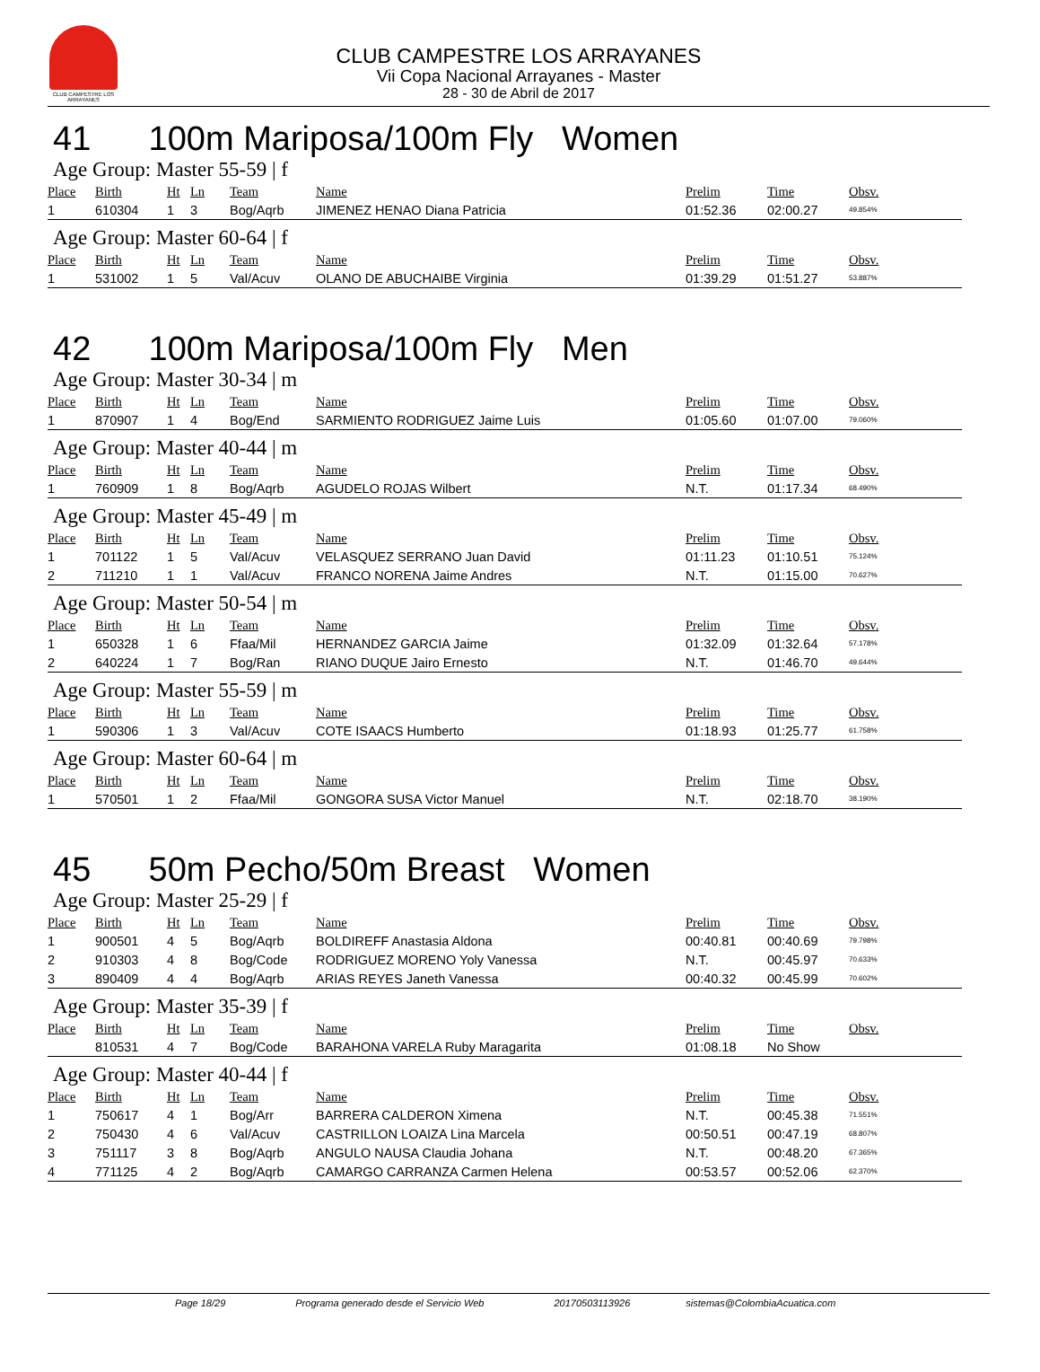CLUB CAMPESTRE LOS ARRAYANES
CLUB CAMPESTRE LOS ARRAYANES
Vii Copa Nacional Arrayanes - Master
28 - 30 de Abril de 2017
41 100m Mariposa/100m Fly Women
Age Group: Master 55-59 | f
| Place | Birth | Ht | Ln | Team | Name | Prelim | Time | Obsv. |
| --- | --- | --- | --- | --- | --- | --- | --- | --- |
| 1 | 610304 | 1 | 3 | Bog/Aqrb | JIMENEZ HENAO Diana Patricia | 01:52.36 | 02:00.27 | 49.854% |
Age Group: Master 60-64 | f
| Place | Birth | Ht | Ln | Team | Name | Prelim | Time | Obsv. |
| --- | --- | --- | --- | --- | --- | --- | --- | --- |
| 1 | 531002 | 1 | 5 | Val/Acuv | OLANO DE ABUCHAIBE Virginia | 01:39.29 | 01:51.27 | 53.887% |
42 100m Mariposa/100m Fly Men
Age Group: Master 30-34 | m
| Place | Birth | Ht | Ln | Team | Name | Prelim | Time | Obsv. |
| --- | --- | --- | --- | --- | --- | --- | --- | --- |
| 1 | 870907 | 1 | 4 | Bog/End | SARMIENTO RODRIGUEZ Jaime Luis | 01:05.60 | 01:07.00 | 79.060% |
Age Group: Master 40-44 | m
| Place | Birth | Ht | Ln | Team | Name | Prelim | Time | Obsv. |
| --- | --- | --- | --- | --- | --- | --- | --- | --- |
| 1 | 760909 | 1 | 8 | Bog/Aqrb | AGUDELO ROJAS Wilbert | N.T. | 01:17.34 | 68.490% |
Age Group: Master 45-49 | m
| Place | Birth | Ht | Ln | Team | Name | Prelim | Time | Obsv. |
| --- | --- | --- | --- | --- | --- | --- | --- | --- |
| 1 | 701122 | 1 | 5 | Val/Acuv | VELASQUEZ SERRANO Juan David | 01:11.23 | 01:10.51 | 75.124% |
| 2 | 711210 | 1 | 1 | Val/Acuv | FRANCO NORENA Jaime Andres | N.T. | 01:15.00 | 70.627% |
Age Group: Master 50-54 | m
| Place | Birth | Ht | Ln | Team | Name | Prelim | Time | Obsv. |
| --- | --- | --- | --- | --- | --- | --- | --- | --- |
| 1 | 650328 | 1 | 6 | Ffaa/Mil | HERNANDEZ GARCIA Jaime | 01:32.09 | 01:32.64 | 57.178% |
| 2 | 640224 | 1 | 7 | Bog/Ran | RIANO DUQUE Jairo Ernesto | N.T. | 01:46.70 | 49.644% |
Age Group: Master 55-59 | m
| Place | Birth | Ht | Ln | Team | Name | Prelim | Time | Obsv. |
| --- | --- | --- | --- | --- | --- | --- | --- | --- |
| 1 | 590306 | 1 | 3 | Val/Acuv | COTE ISAACS Humberto | 01:18.93 | 01:25.77 | 61.758% |
Age Group: Master 60-64 | m
| Place | Birth | Ht | Ln | Team | Name | Prelim | Time | Obsv. |
| --- | --- | --- | --- | --- | --- | --- | --- | --- |
| 1 | 570501 | 1 | 2 | Ffaa/Mil | GONGORA SUSA Victor Manuel | N.T. | 02:18.70 | 38.190% |
45 50m Pecho/50m Breast Women
Age Group: Master 25-29 | f
| Place | Birth | Ht | Ln | Team | Name | Prelim | Time | Obsv. |
| --- | --- | --- | --- | --- | --- | --- | --- | --- |
| 1 | 900501 | 4 | 5 | Bog/Aqrb | BOLDIREFF Anastasia Aldona | 00:40.81 | 00:40.69 | 79.798% |
| 2 | 910303 | 4 | 8 | Bog/Code | RODRIGUEZ MORENO Yoly Vanessa | N.T. | 00:45.97 | 70.633% |
| 3 | 890409 | 4 | 4 | Bog/Aqrb | ARIAS REYES Janeth Vanessa | 00:40.32 | 00:45.99 | 70.602% |
Age Group: Master 35-39 | f
| Place | Birth | Ht | Ln | Team | Name | Prelim | Time | Obsv. |
| --- | --- | --- | --- | --- | --- | --- | --- | --- |
| | 810531 | 4 | 7 | Bog/Code | BARAHONA VARELA Ruby Maragarita | 01:08.18 | No Show | |
Age Group: Master 40-44 | f
| Place | Birth | Ht | Ln | Team | Name | Prelim | Time | Obsv. |
| --- | --- | --- | --- | --- | --- | --- | --- | --- |
| 1 | 750617 | 4 | 1 | Bog/Arr | BARRERA CALDERON Ximena | N.T. | 00:45.38 | 71.551% |
| 2 | 750430 | 4 | 6 | Val/Acuv | CASTRILLON LOAIZA Lina Marcela | 00:50.51 | 00:47.19 | 68.807% |
| 3 | 751117 | 3 | 8 | Bog/Aqrb | ANGULO NAUSA Claudia Johana | N.T. | 00:48.20 | 67.365% |
| 4 | 771125 | 4 | 2 | Bog/Aqrb | CAMARGO CARRANZA Carmen Helena | 00:53.57 | 00:52.06 | 62.370% |
Page 18/29 Programa generado desde el Servicio Web 20170503113926 sistemas@ColombiaAcuatica.com